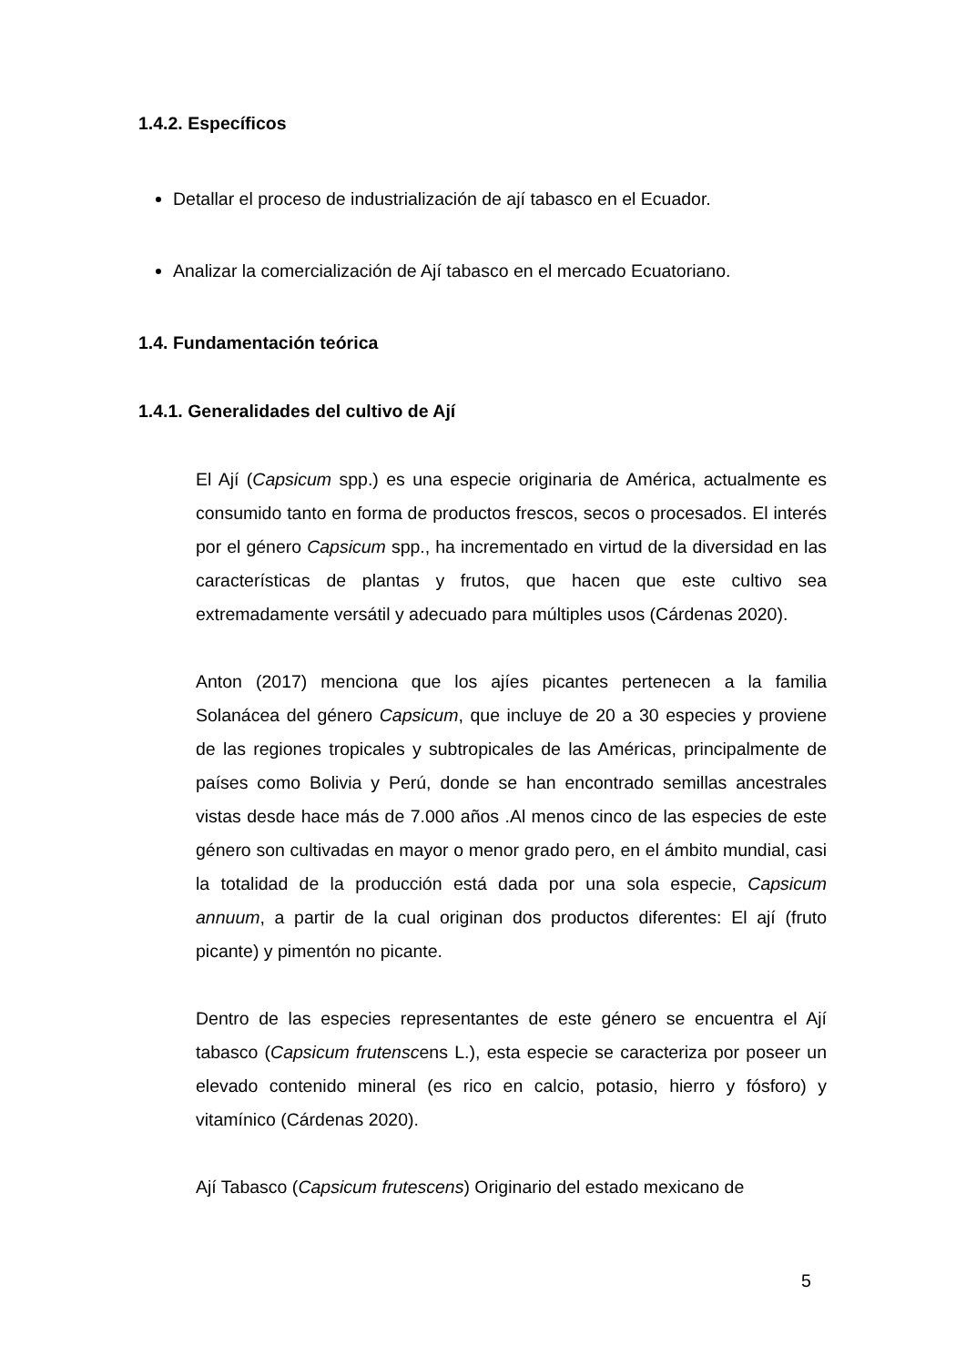1.4.2. Específicos
Detallar el proceso de industrialización de ají tabasco en el Ecuador.
Analizar la comercialización de Ají tabasco en el mercado Ecuatoriano.
1.4. Fundamentación teórica
1.4.1. Generalidades del cultivo de Ají
El Ají (Capsicum spp.) es una especie originaria de América, actualmente es consumido tanto en forma de productos frescos, secos o procesados. El interés por el género Capsicum spp., ha incrementado en virtud de la diversidad en las características de plantas y frutos, que hacen que este cultivo sea extremadamente versátil y adecuado para múltiples usos (Cárdenas 2020).
Anton (2017) menciona que los ajíes picantes pertenecen a la familia Solanácea del género Capsicum, que incluye de 20 a 30 especies y proviene de las regiones tropicales y subtropicales de las Américas, principalmente de países como Bolivia y Perú, donde se han encontrado semillas ancestrales vistas desde hace más de 7.000 años .Al menos cinco de las especies de este género son cultivadas en mayor o menor grado pero, en el ámbito mundial, casi la totalidad de la producción está dada por una sola especie, Capsicum annuum, a partir de la cual originan dos productos diferentes: El ají (fruto picante) y pimentón no picante.
Dentro de las especies representantes de este género se encuentra el Ají tabasco (Capsicum frutenscens L.), esta especie se caracteriza por poseer un elevado contenido mineral (es rico en calcio, potasio, hierro y fósforo) y vitamínico (Cárdenas 2020).
Ají Tabasco (Capsicum frutescens) Originario del estado mexicano de
5